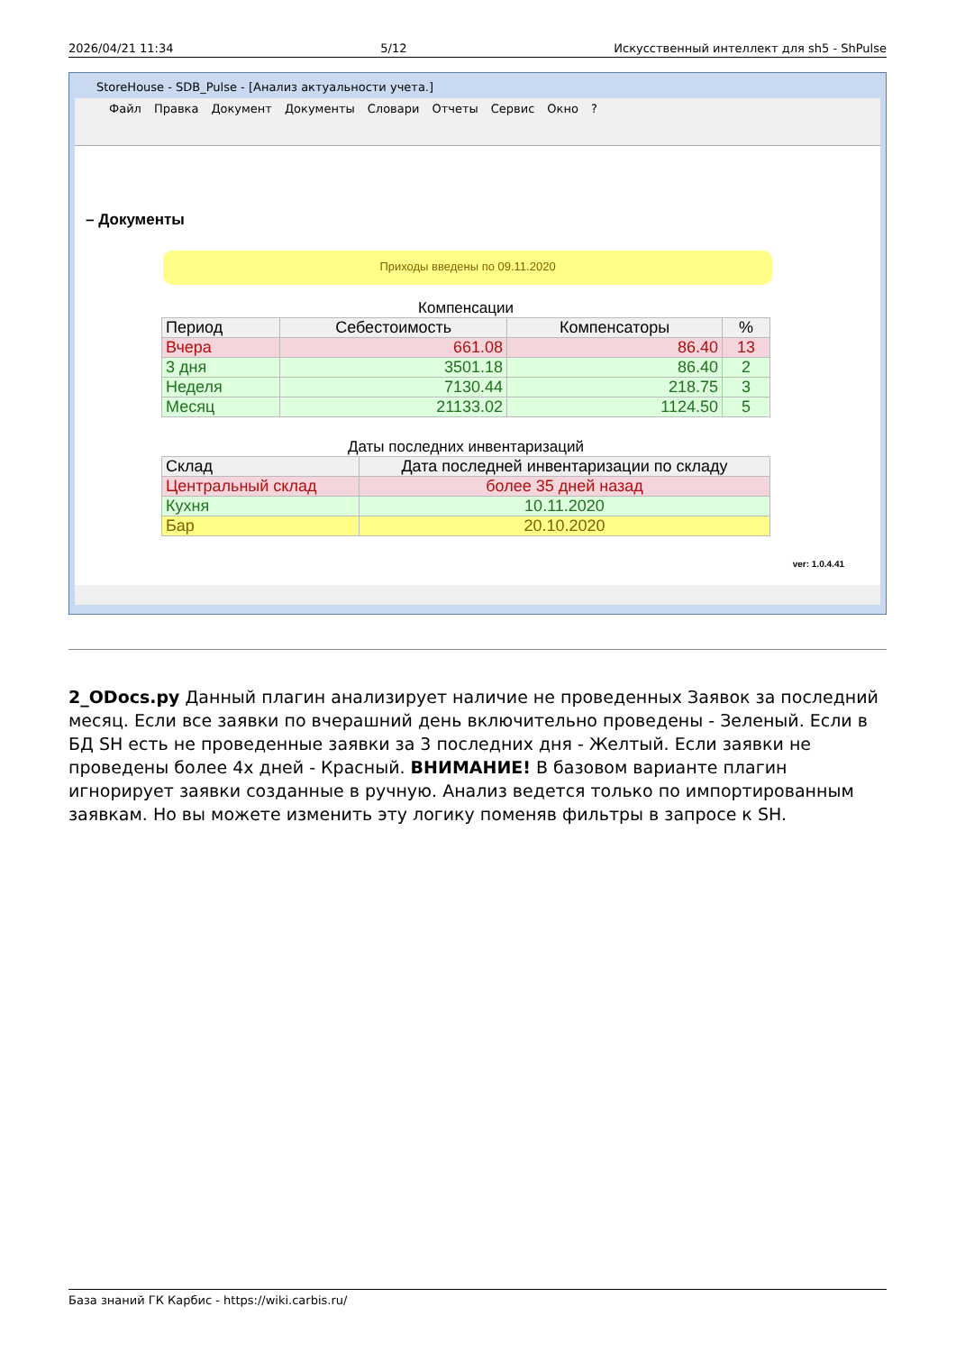2026/04/21 11:34 5/12 Искусственный интеллект для sh5 - ShPulse
StoreHouse - SDB_Pulse - [Анализ актуальности учета.]
Файл Правка Документ Документы Словари Отчеты Сервис Окно?
– Документы
Приходы введены по 09.11.2020
Компенсации
| Период | Себестоимость | Компенсаторы | % |
| --- | --- | --- | --- |
| Вчера | 661.08 | 86.40 | 13 |
| 3 дня | 3501.18 | 86.40 | 2 |
| Неделя | 7130.44 | 218.75 | 3 |
| Месяц | 21133.02 | 1124.50 | 5 |
Даты последних инвентаризаций
| Склад | Дата последней инвентаризации по складу |
| --- | --- |
| Центральный склад | более 35 дней назад |
| Кухня | 10.11.2020 |
| Бар | 20.10.2020 |
ver: 1.0.4.41
2_ODocs.py Данный плагин анализирует наличие не проведенных Заявок за последний месяц. Если все заявки по вчерашний день включительно проведены - Зеленый. Если в БД SH есть не проведенные заявки за 3 последних дня - Желтый. Если заявки не проведены более 4х дней - Красный. ВНИМАНИЕ! В базовом варианте плагин игнорирует заявки созданные в ручную. Анализ ведется только по импортированным заявкам. Но вы можете изменить эту логику поменяв фильтры в запросе к SH.
База знаний ГК Карбис - https://wiki.carbis.ru/